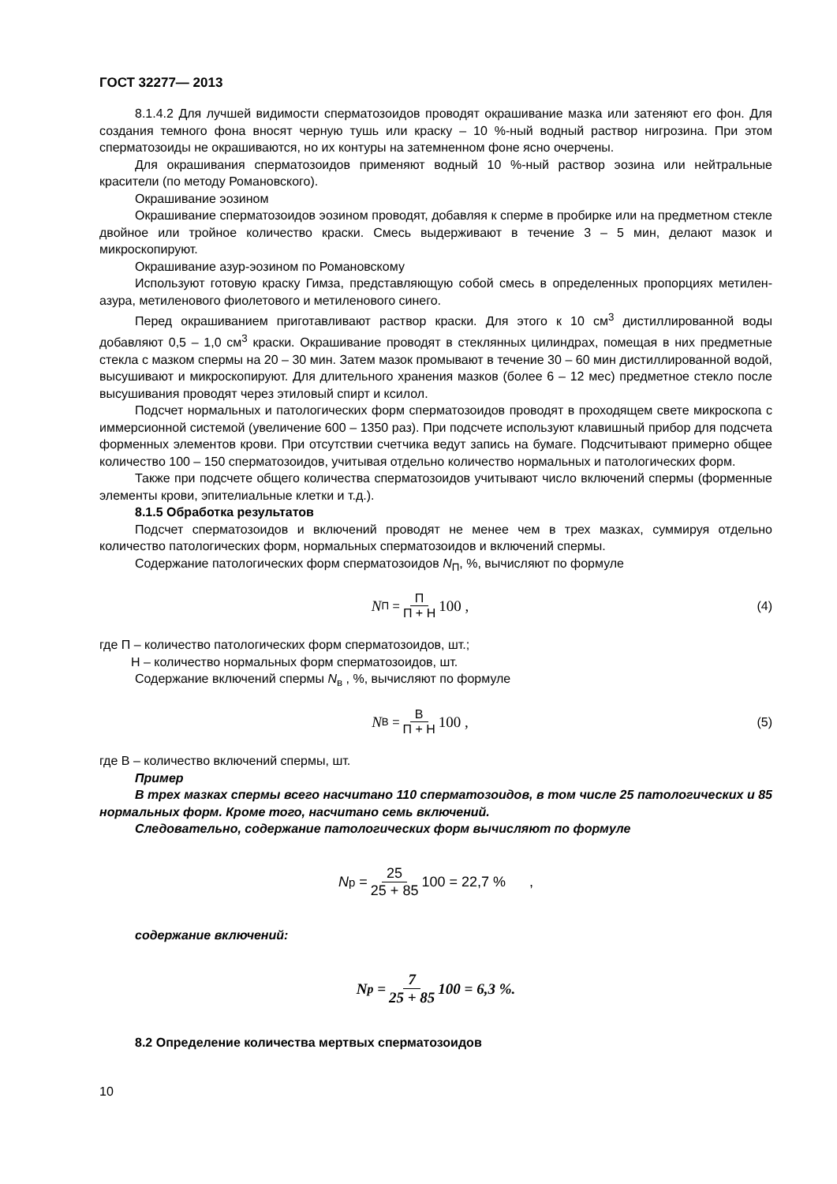ГОСТ 32277— 2013
8.1.4.2 Для лучшей видимости сперматозоидов проводят окрашивание мазка или затеняют его фон. Для создания темного фона вносят черную тушь или краску – 10 %-ный водный раствор нигрозина. При этом сперматозоиды не окрашиваются, но их контуры на затемненном фоне ясно очерчены.
Для окрашивания сперматозоидов применяют водный 10 %-ный раствор эозина или нейтральные красители (по методу Романовского).
Окрашивание эозином
Окрашивание сперматозоидов эозином проводят, добавляя к сперме в пробирке или на предметном стекле двойное или тройное количество краски. Смесь выдерживают в течение 3 – 5 мин, делают мазок и микроскопируют.
Окрашивание азур-эозином по Романовскому
Используют готовую краску Гимза, представляющую собой смесь в определенных пропорциях метилен-азура, метиленового фиолетового и метиленового синего.
Перед окрашиванием приготавливают раствор краски. Для этого к 10 см<sup>3</sup> дистиллированной воды добавляют 0,5 – 1,0 см<sup>3</sup> краски. Окрашивание проводят в стеклянных цилиндрах, помещая в них предметные стекла с мазком спермы на 20 – 30 мин. Затем мазок промывают в течение 30 – 60 мин дистиллированной водой, высушивают и микроскопируют. Для длительного хранения мазков (более 6 – 12 мес) предметное стекло после высушивания проводят через этиловый спирт и ксилол.
Подсчет нормальных и патологических форм сперматозоидов проводят в проходящем свете микроскопа с иммерсионной системой (увеличение 600 – 1350 раз). При подсчете используют клавишный прибор для подсчета форменных элементов крови. При отсутствии счетчика ведут запись на бумаге. Подсчитывают примерно общее количество 100 – 150 сперматозоидов, учитывая отдельно количество нормальных и патологических форм.
Также при подсчете общего количества сперматозоидов учитывают число включений спермы (форменные элементы крови, эпителиальные клетки и т.д.).
8.1.5 Обработка результатов
Подсчет сперматозоидов и включений проводят не менее чем в трех мазках, суммируя отдельно количество патологических форм, нормальных сперматозоидов и включений спермы.
Содержание патологических форм сперматозоидов N<sub>П</sub>, %, вычисляют по формуле
N<sub>П</sub> = П П + Н 100 ,
(4)
где П – количество патологических форм сперматозоидов, шт.;
Н – количество нормальных форм сперматозоидов, шт.
Содержание включений спермы N<sub>в</sub> , %, вычисляют по формуле
N<sub>В</sub> = В П + Н 100 ,
(5)
где В – количество включений спермы, шт.
Пример
В трех мазках спермы всего насчитано 110 сперматозоидов, в том числе 25 патологических и 85 нормальных форм. Кроме того, насчитано семь включений.
Следовательно, содержание патологических форм вычисляют по формуле
N<sub>p</sub> = 25 25 + 85 100 = 22,7 % ,
содержание включений:
N<sub>p</sub> = 7 25 + 85 100 = 6,3 %.
8.2 Определение количества мертвых сперматозоидов
10